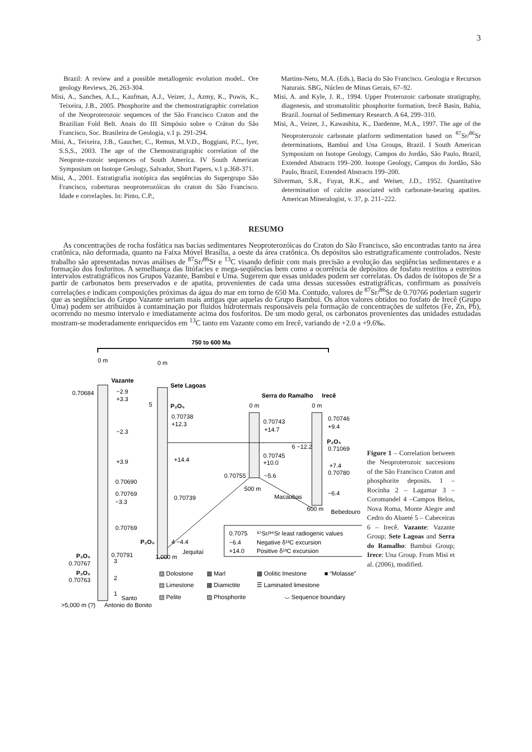3
Brazil: A review and a possible metallogenic evolution model.. Ore geology Reviews, 26, 263-304.
Misi, A., Sanches, A.L., Kaufman, A.J., Veizer, J., Azmy, K., Powis, K., Teixeira, J.B., 2005. Phosphorite and the chemostratigraphic correlation of the Neoproterozoic sequences of the São Francisco Craton and the Brazilian Fold Belt. Anais do III Simpósio sobre o Cráton do São Francisco, Soc. Brasileira de Geologia, v.1 p. 291-294.
Misi, A., Teixeira, J.B., Gaucher, C., Remus, M.V.D., Boggiani, P.C., Iyer, S.S,S., 2003. The age of the Chemostratigraphic correlation of the Neoprote-rozoic sequences of South America. IV South American Symposium on Isotope Geology, Salvador, Short Papers, v.1 p.368-371.
Misi, A., 2001. Estratigrafia isotópica das seqüências do Supergrupo São Francisco, coberturas neoproterozóicas do craton do São Francisco. Idade e correlações. In: Pinto, C.P.,
Martins-Neto, M.A. (Eds.), Bacia do São Francisco. Geologia e Recursos Naturais. SBG, Núcleo de Minas Gerais, 67–92.
Misi, A. and Kyle, J. R., 1994. Upper Proterozoic carbonate stratigraphy, diagenesis, and stromatolitic phosphorite formation, Irecê Basin, Bahia, Brazil. Journal of Sedimentary Research. A 64, 299–310.
Misi, A., Veizer, J., Kawashita, K., Dardenne, M.A., 1997. The age of the Neoproterozoic carbonate platform sedimentation based on <sup>87</sup>Sr/<sup>86</sup>Sr determinations, Bambuí and Una Groups, Brazil. I South American Symposium on Isotope Geology, Campos do Jordão, São Paulo, Brazil, Extended Abstracts 199–200. Isotope Geology, Campos do Jordão, São Paulo, Brazil, Extended Abstracts 199–200.
Silverman, S.R., Fuyat, R.K., and Weiser, J.D., 1952. Quantitative determination of calcite associated with carbonate-bearing apatites. American Mineralogist, v. 37, p. 211–222.
RESUMO
As concentrações de rocha fosfática nas bacias sedimentares Neoproterozóicas do Craton do São Francisco, são encontradas tanto na área cratônica, não deformada, quanto na Faixa Móvel Brasília, a oeste da área cratônica. Os depósitos são estratigraficamente controlados. Neste trabalho são apresentadas novas análises de <sup>87</sup>Sr/<sup>86</sup>Sr e <sup>13</sup>C visando definir com mais precisão a evolução das seqüências sedimentares e a formação dos fosforitos. A semelhança das litófacies e mega-seqüências bem como a ocorrência de depósitos de fosfato restritos a estreitos intervalos estratigráficos nos Grupos Vazante, Bambuí e Uma. Sugerem que essas unidades podem ser correlatas. Os dados de isótopos de Sr a partir de carbonatos bem preservados e de apatita, provenientes de cada uma dessas sucessões estratigráficas, confirmam as possíveis correlações e indicam composições próximas da água do mar em torno de 650 Ma. Contudo, valores de <sup>87</sup>Sr/<sup>86</sup>Sr de 0.70766 poderiam sugerir que as seqüências do Grupo Vazante seriam mais antigas que aquelas do Grupo Bambuí. Os altos valores obtidos no fosfato de Irecê (Grupo Uma) podem ser atribuídos à contaminação por fluidos hidrotermais responsáveis pela formação de concentrações de sulfetos (Fe, Zn, Pb), ocorrendo no mesmo intervalo e imediatamente acima dos fosforitos. De um modo geral, os carbonatos provenientes das unidades estudadas mostram-se moderadamente enriquecidos em <sup>13</sup>C tanto em Vazante como em Irecê, variando de +2.0 a +9.6‰.
750 to 600 Ma
0 m
0 m
0 m
0 m
Vazante
Sete Lagoas
Serra do Ramalho
Irecê
0.70684
−2.9
+3.3
−2.3
+3.9
0.70690
0.70769
−3.3
0.70769
0.70791
P₂O₅
0.70767
P₂O₅
0.70763
5
P₂O₅
0.70738
+12.3
+14.4
0.70739
P₂O₅
4 −4.4
Jequitaí
1,000 m
0.70743
+14.7
0.70745
+10.0
0.70755
−5.6
500 m
Macaubas
0.70746
+9.4
6 −12.2
P₂O₅
0.71069
+7.4
0.70780
−6.4
600 m
Bebedouro
3
2
1
Santo
>5,000 m (?)
Antonio do Bonito
0.7075
⁸⁷Sr/⁸⁶Sr least radiogenic values
−6.4
Negative δ¹³C excursion
+14.0
Positive δ¹³C excursion
▨ Dolostone
▦ Marl
▩ Oolitic lmestone
■ “Molasse”
▤ Limestone
▩ Diamictite
☰ Laminated limestone
▤ Pelite
▨ Phosphorite
⌣ Sequence boundary
Figure 1 – Correlation between the Neoproterozoic succesions of the São Francisco Craton and phosphorite deposits. 1 – Rocinha 2 – Lagamar 3 – Coromandel 4 –Campos Belos, Nova Roma, Monte Alegre and Cedro do Abaeté 5 – Cabeceiras 6 – Irecê. Vazante: Vazante Group; Sete Lagoas and Serra do Ramalho: Bambui Group; Irece: Una Group. From Misi et al. (2006), modified.